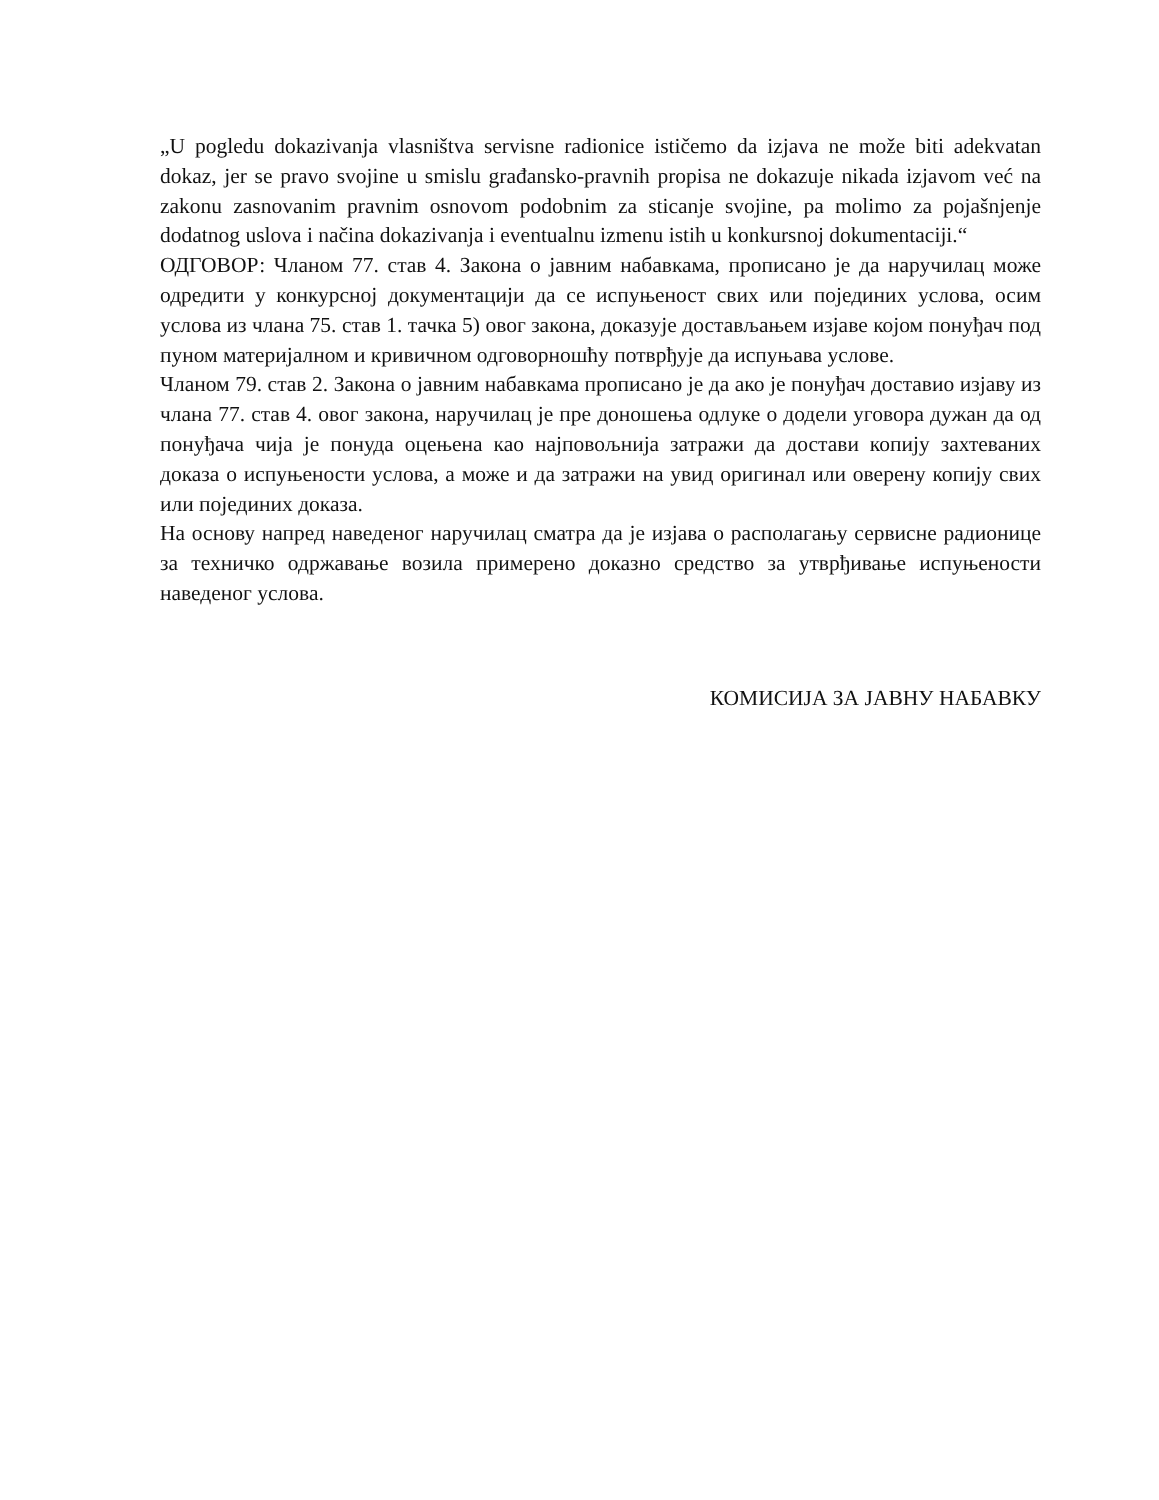„U pogledu dokazivanja vlasništva servisne radionice ističemo da izjava ne može biti adekvatan dokaz, jer se pravo svojine u smislu građansko-pravnih propisa ne dokazuje nikada izjavom već na zakonu zasnovanim pravnim osnovom podobnim za sticanje svojine, pa molimo za pojašnjenje dodatnog uslova i načina dokazivanja i eventualnu izmenu istih u konkursnoj dokumentaciji.“
ОДГОВОР: Чланом 77. став 4. Закона о јавним набавкама, прописано је да наручилац може одредити у конкурсној документацији да се испуњеност свих или појединих услова, осим услова из члана 75. став 1. тачка 5) овог закона, доказује достављањем изјаве којом понуђач под пуном материјалном и кривичном одговорношћу потврђује да испуњава услове.
Чланом 79. став 2. Закона о јавним набавкама прописано је да ако је понуђач доставио изјаву из члана 77. став 4. овог закона, наручилац је пре доношења одлуке о додели уговора дужан да од понуђача чија је понуда оцењена као најповољнија затражи да достави копију захтеваних доказа о испуњености услова, а може и да затражи на увид оригинал или оверену копију свих или појединих доказа.
На основу напред наведеног наручилац сматра да је изјава о располагању сервисне радионице за техничко одржавање возила примерено доказно средство за утврђивање испуњености наведеног услова.
КОМИСИЈА ЗА ЈАВНУ НАБАВКУ